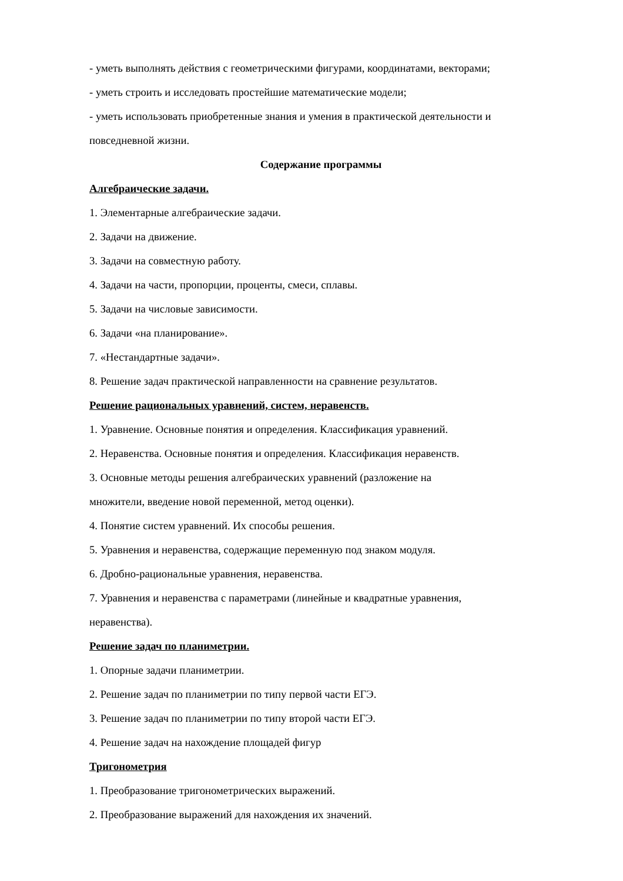- уметь выполнять действия с геометрическими фигурами, координатами, векторами;
- уметь строить и исследовать простейшие математические модели;
- уметь использовать приобретенные знания и умения в практической деятельности и повседневной жизни.
Содержание программы
Алгебраические задачи.
1. Элементарные алгебраические задачи.
2. Задачи на движение.
3. Задачи на совместную работу.
4. Задачи на части, пропорции, проценты, смеси, сплавы.
5. Задачи на числовые зависимости.
6. Задачи «на планирование».
7. «Нестандартные задачи».
8. Решение задач практической направленности на сравнение результатов.
Решение рациональных уравнений, систем, неравенств.
1. Уравнение. Основные понятия и определения. Классификация уравнений.
2. Неравенства. Основные понятия и определения. Классификация неравенств.
3. Основные методы решения алгебраических уравнений (разложение на
множители, введение новой переменной, метод оценки).
4. Понятие систем уравнений. Их способы решения.
5. Уравнения и неравенства, содержащие переменную под знаком модуля.
6. Дробно-рациональные уравнения, неравенства.
7. Уравнения и неравенства с параметрами (линейные и квадратные уравнения,
неравенства).
Решение задач по планиметрии.
1. Опорные задачи планиметрии.
2. Решение задач по планиметрии по типу первой части ЕГЭ.
3. Решение задач по планиметрии по типу второй части ЕГЭ.
4. Решение задач на нахождение площадей фигур
Тригонометрия
1. Преобразование тригонометрических выражений.
2. Преобразование выражений для нахождения их значений.